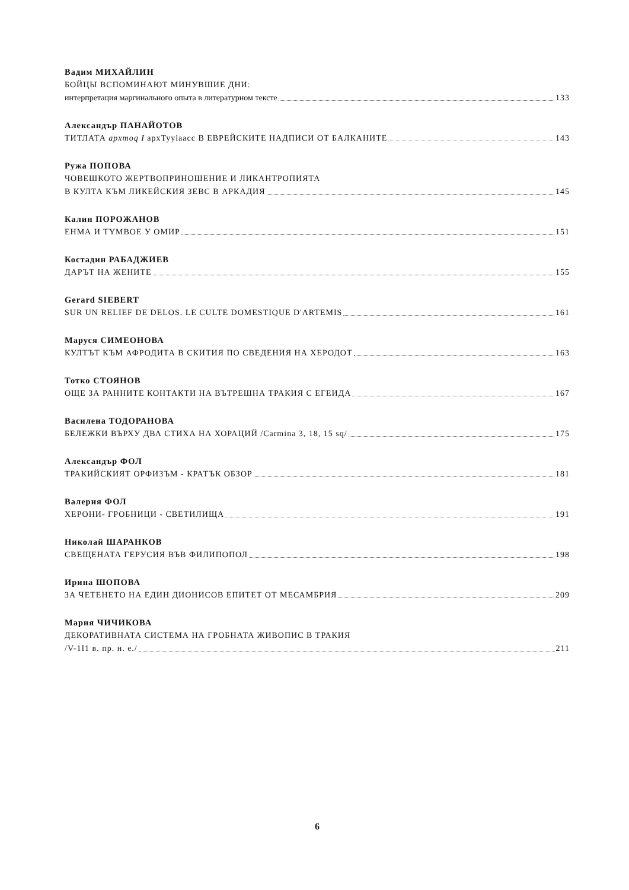Вадим МИХАЙЛИН
БОЙЦЫ ВСПОМИНАЮТ МИНУВШИЕ ДНИ:
интерпретация маргинального опыта в литературном тексте 133
Александър ПАНАЙОТОВ
ТИТЛАТА apxmoq I apxTyyiaacc В ЕВРЕЙСКИТЕ НАДПИСИ ОТ БАЛКАНИТЕ 143
Ружа ПОПОВА
ЧОВЕШКОТО ЖЕРТВОПРИНОШЕНИЕ И ЛИКАНТРОПИЯТА
В КУЛТА КЪМ ЛИКЕЙСКИЯ ЗЕВС В АРКАДИЯ 145
Калин ПОРОЖАНОВ
ЕНМА И ТYМВОЕ У ОМИР 151
Костадин РАБАДЖИЕВ
ДАРЪТ НА ЖЕНИТЕ 155
Gerard SIEBERT
SUR UN RELIEF DE DELOS. LE CULTE DOMESTIQUE D'ARTEMIS 161
Маруся СИМЕОНОВА
КУЛТЪТ КЪМ АФРОДИТА В СКИТИЯ ПО СВЕДЕНИЯ НА ХЕРОДОТ 163
Тотко СТОЯНОВ
ОЩЕ ЗА РАННИТЕ КОНТАКТИ НА ВЪТРЕШНА ТРАКИЯ С ЕГЕИДА 167
Василена ТОДОРАНОВА
БЕЛЕЖКИ ВЪРХУ ДВА СТИХА НА ХОРАЦИЙ /Carmina 3, 18, 15 sq/ 175
Александър ФОЛ
ТРАКИЙСКИЯТ ОРФИЗЪМ - КРАТЪК ОБЗОР 181
Валерия ФОЛ
ХЕРОНИ- ГРОБНИЦИ - СВЕТИЛИЩА 191
Николай ШАРАНКОВ
СВЕЩЕНАТА ГЕРУСИЯ ВЪВ ФИЛИПОПОЛ 198
Ирина ШОПОВА
ЗА ЧЕТЕНЕТО НА ЕДИН ДИОНИСОВ ЕПИТЕТ ОТ МЕСАМБРИЯ 209
Мария ЧИЧИКОВА
ДЕКОРАТИВНАТА СИСТЕМА НА ГРОБНАТА ЖИВОПИС В ТРАКИЯ
/V-1I1 в. пр. н. е./ 211
6